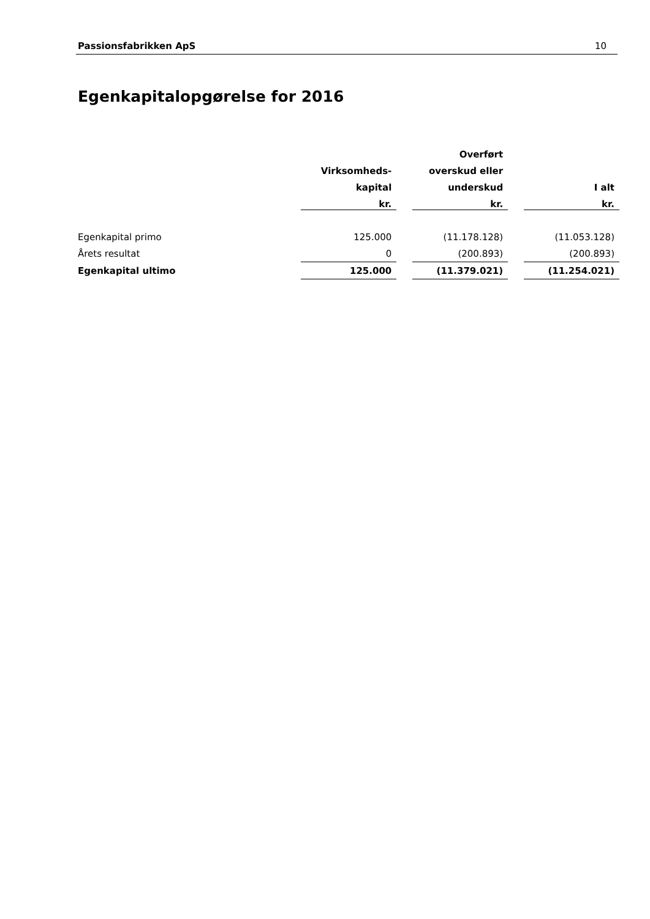Passionsfabrikken ApS 10
Egenkapitalopgørelse for 2016
| | | | Overført | | |
| | Virksomheds- | | overskud eller | | |
| | kapital | | underskud | | I alt |
| | kr. | | kr. | | kr. |
| Egenkapital primo | 125.000 | | (11.178.128) | | (11.053.128) |
| Årets resultat | 0 | | (200.893) | | (200.893) |
| Egenkapital ultimo | 125.000 | | (11.379.021) | | (11.254.021) |